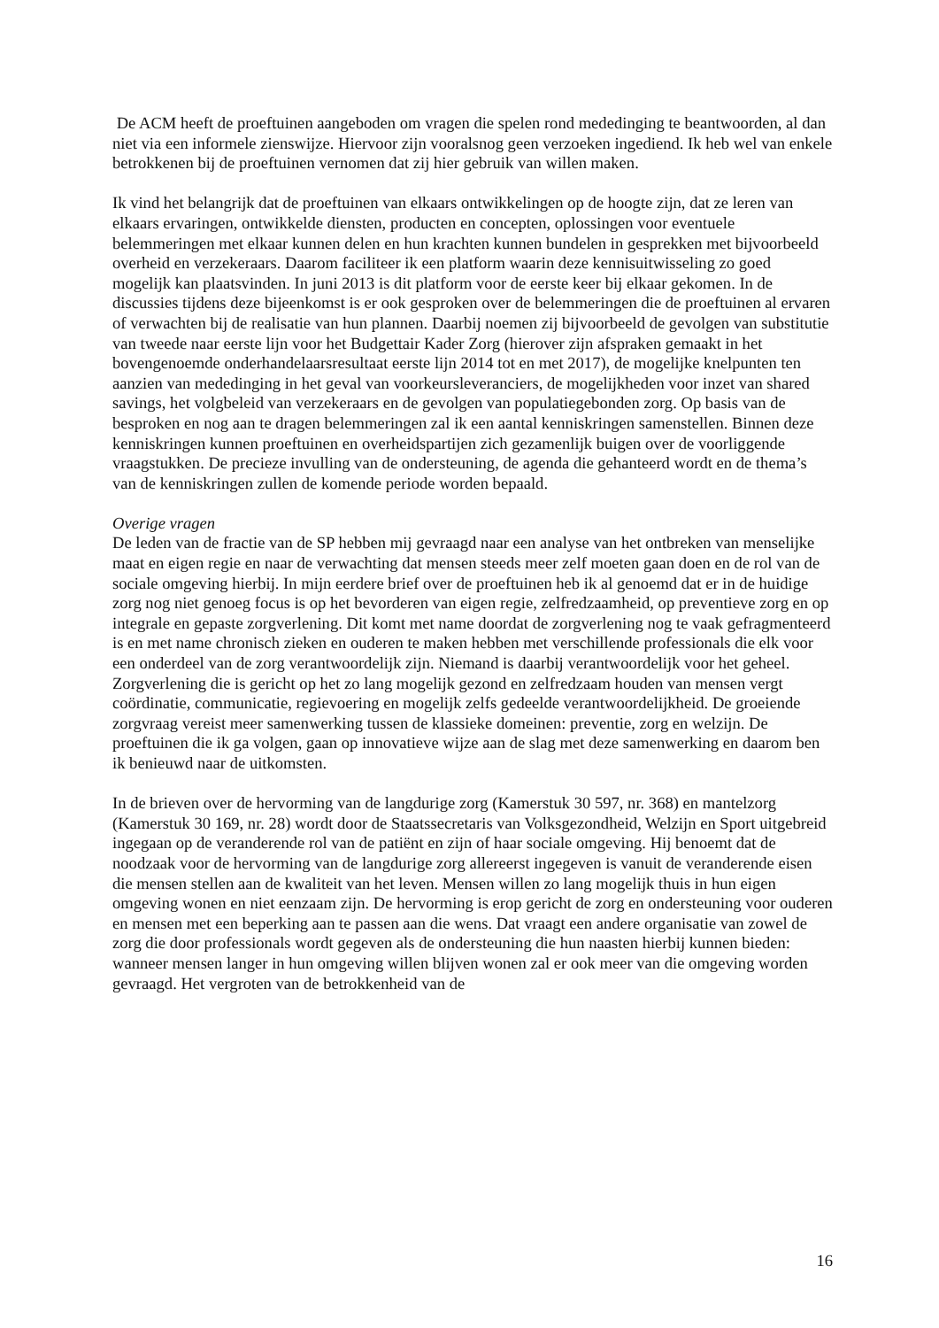De ACM heeft de proeftuinen aangeboden om vragen die spelen rond mededinging te beantwoorden, al dan niet via een informele zienswijze. Hiervoor zijn vooralsnog geen verzoeken ingediend. Ik heb wel van enkele betrokkenen bij de proeftuinen vernomen dat zij hier gebruik van willen maken.
Ik vind het belangrijk dat de proeftuinen van elkaars ontwikkelingen op de hoogte zijn, dat ze leren van elkaars ervaringen, ontwikkelde diensten, producten en concepten, oplossingen voor eventuele belemmeringen met elkaar kunnen delen en hun krachten kunnen bundelen in gesprekken met bijvoorbeeld overheid en verzekeraars. Daarom faciliteer ik een platform waarin deze kennisuitwisseling zo goed mogelijk kan plaatsvinden. In juni 2013 is dit platform voor de eerste keer bij elkaar gekomen. In de discussies tijdens deze bijeenkomst is er ook gesproken over de belemmeringen die de proeftuinen al ervaren of verwachten bij de realisatie van hun plannen. Daarbij noemen zij bijvoorbeeld de gevolgen van substitutie van tweede naar eerste lijn voor het Budgettair Kader Zorg (hierover zijn afspraken gemaakt in het bovengenoemde onderhandelaarsresultaat eerste lijn 2014 tot en met 2017), de mogelijke knelpunten ten aanzien van mededinging in het geval van voorkeursleveranciers, de mogelijkheden voor inzet van shared savings, het volgbeleid van verzekeraars en de gevolgen van populatiegebonden zorg. Op basis van de besproken en nog aan te dragen belemmeringen zal ik een aantal kenniskringen samenstellen. Binnen deze kenniskringen kunnen proeftuinen en overheidspartijen zich gezamenlijk buigen over de voorliggende vraagstukken. De precieze invulling van de ondersteuning, de agenda die gehanteerd wordt en de thema’s van de kenniskringen zullen de komende periode worden bepaald.
Overige vragen
De leden van de fractie van de SP hebben mij gevraagd naar een analyse van het ontbreken van menselijke maat en eigen regie en naar de verwachting dat mensen steeds meer zelf moeten gaan doen en de rol van de sociale omgeving hierbij. In mijn eerdere brief over de proeftuinen heb ik al genoemd dat er in de huidige zorg nog niet genoeg focus is op het bevorderen van eigen regie, zelfredzaamheid, op preventieve zorg en op integrale en gepaste zorgverlening. Dit komt met name doordat de zorgverlening nog te vaak gefragmenteerd is en met name chronisch zieken en ouderen te maken hebben met verschillende professionals die elk voor een onderdeel van de zorg verantwoordelijk zijn. Niemand is daarbij verantwoordelijk voor het geheel. Zorgverlening die is gericht op het zo lang mogelijk gezond en zelfredzaam houden van mensen vergt coördinatie, communicatie, regievoering en mogelijk zelfs gedeelde verantwoordelijkheid. De groeiende zorgvraag vereist meer samenwerking tussen de klassieke domeinen: preventie, zorg en welzijn. De proeftuinen die ik ga volgen, gaan op innovatieve wijze aan de slag met deze samenwerking en daarom ben ik benieuwd naar de uitkomsten.
In de brieven over de hervorming van de langdurige zorg (Kamerstuk 30 597, nr. 368) en mantelzorg (Kamerstuk 30 169, nr. 28) wordt door de Staatssecretaris van Volksgezondheid, Welzijn en Sport uitgebreid ingegaan op de veranderende rol van de patiënt en zijn of haar sociale omgeving. Hij benoemt dat de noodzaak voor de hervorming van de langdurige zorg allereerst ingegeven is vanuit de veranderende eisen die mensen stellen aan de kwaliteit van het leven. Mensen willen zo lang mogelijk thuis in hun eigen omgeving wonen en niet eenzaam zijn. De hervorming is erop gericht de zorg en ondersteuning voor ouderen en mensen met een beperking aan te passen aan die wens. Dat vraagt een andere organisatie van zowel de zorg die door professionals wordt gegeven als de ondersteuning die hun naasten hierbij kunnen bieden: wanneer mensen langer in hun omgeving willen blijven wonen zal er ook meer van die omgeving worden gevraagd. Het vergroten van de betrokkenheid van de
16